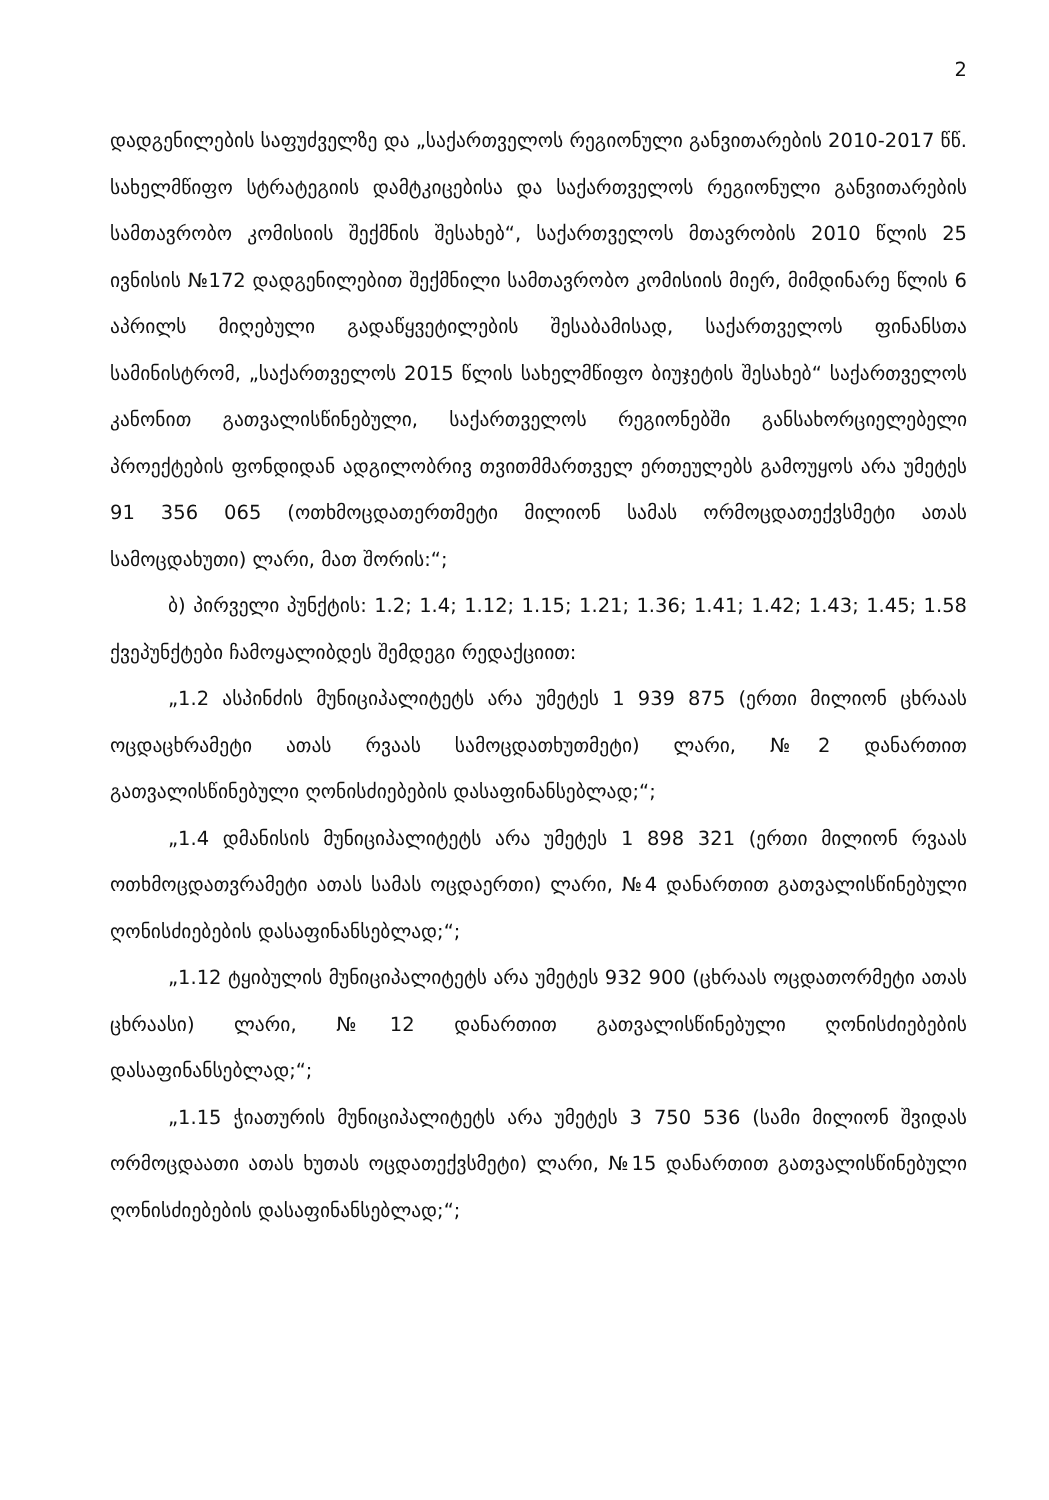2
დადგენილების საფუძველზე და „საქართველოს რეგიონული განვითარების 2010-2017 წწ. სახელმწიფო სტრატეგიის დამტკიცებისა და საქართველოს რეგიონული განვითარების სამთავრობო კომისიის შექმნის შესახებ“, საქართველოს მთავრობის 2010 წლის 25 ივნისის №172 დადგენილებით შექმნილი სამთავრობო კომისიის მიერ, მიმდინარე წლის 6 აპრილს მიღებული გადაწყვეტილების შესაბამისად, საქართველოს ფინანსთა სამინისტრომ, „საქართველოს 2015 წლის სახელმწიფო ბიუჯეტის შესახებ“ საქართველოს კანონით გათვალისწინებული, საქართველოს რეგიონებში განსახორციელებელი პროექტების ფონდიდან ადგილობრივ თვითმმართველ ერთეულებს გამოუყოს არა უმეტეს 91 356 065 (ოთხმოცდათერთმეტი მილიონ სამას ორმოცდათექვსმეტი ათას სამოცდახუთი) ლარი, მათ შორის:“;
ბ) პირველი პუნქტის: 1.2; 1.4; 1.12; 1.15; 1.21; 1.36; 1.41; 1.42; 1.43; 1.45; 1.58 ქვეპუნქტები ჩამოყალიბდეს შემდეგი რედაქციით:
„1.2 ასპინძის მუნიციპალიტეტს არა უმეტეს 1 939 875 (ერთი მილიონ ცხრაას ოცდაცხრამეტი ათას რვაას სამოცდათხუთმეტი) ლარი, №2 დანართით გათვალისწინებული ღონისძიებების დასაფინანსებლად;“;
„1.4 დმანისის მუნიციპალიტეტს არა უმეტეს 1 898 321 (ერთი მილიონ რვაას ოთხმოცდათვრამეტი ათას სამას ოცდაერთი) ლარი, №4 დანართით გათვალისწინებული ღონისძიებების დასაფინანსებლად;“;
„1.12 ტყიბულის მუნიციპალიტეტს არა უმეტეს 932 900 (ცხრაას ოცდათორმეტი ათას ცხრაასი) ლარი, №12 დანართით გათვალისწინებული ღონისძიებების დასაფინანსებლად;“;
„1.15 ჭიათურის მუნიციპალიტეტს არა უმეტეს 3 750 536 (სამი მილიონ შვიდას ორმოცდაათი ათას ხუთას ოცდათექვსმეტი) ლარი, №15 დანართით გათვალისწინებული ღონისძიებების დასაფინანსებლად;“;